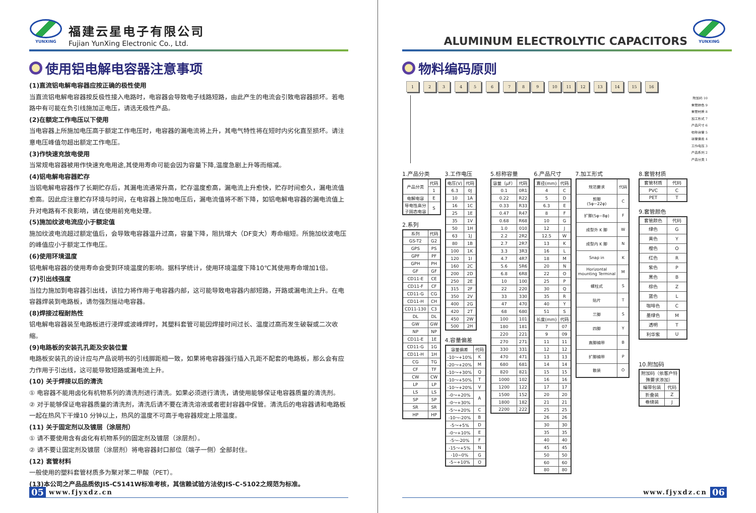YUNXING
福建云星电子有限公司
Fujian YunXing Electronic Co., Ltd.
使用铝电解电容器注意事项
(1)直流铝电解电容器应按正确的极性使用
当直流铝电解电容器按反极性接入电路时，电容器会导致电子线路短路，由此产生的电流会引致电容器损坏。若电路中有可能在负引线施加正电压，请选无极性产品。
(2)在额定工作电压以下使用
当电容器上所施加电压高于额定工作电压时，电容器的漏电流将上升，其电气特性将在短时内劣化直至损坏。请注意电压峰值勿超出额定工作电压。
(3)作快速充放电使用
当常规电容器被用作快速充电用途,其使用寿命可能会因为容量下降,温度急剧上升等而缩减。
(4)铝电解电容器贮存
当铝电解电容器作了长期贮存后，其漏电流通常升高，贮存温度愈高，漏电流上升愈快，贮存时间愈久，漏电流值愈高。因此应注意贮存环境与时间，在电容器上施加电压后，漏电流值将不断下降，如铝电解电容器的漏电流值上升对电路有不良影响，请在使用前充电处理。
(5)施加纹波电流应小于额定值
施加纹波电流超过额定值后，会导致电容器温升过高，容量下降，阻抗增大（DF变大）寿命缩短。所施加纹波电压的峰值应小于额定工作电压。
(6)使用环境温度
铝电解电容器的使用寿命会受到环境温度的影响。据科学统计，使用环境温度下降10℃其使用寿命增加1倍。
(7)引出线强度
当拉力施加到电容器引出线，该拉力将作用于电容器内部，这可能导致电容器内部短路，开路或漏电流上升。在电容器焊装到电路板，请勿强烈摇动电容器。
(8)焊接过程耐热性
铝电解电容器装至电路板进行浸焊或波峰焊时，其塑料套管可能因焊接时间过长、温度过高而发生破裂或二次收缩。
(9)电路板的安装孔孔距及安装位置
电路板安装孔的设计应与产品说明书的引线脚距相一致，如果将电容器强行插入孔距不配套的电路板，那么会有应力作用于引出线，这可能导致短路或漏电流上升。
(10) 关于焊接以后的清洗
① 电容器不能用卤化有机物系列的清洗剂进行清洗。如果必须进行清洗，请使用能够保证电容器质量的清洗剂。
② 对于能够保证电容器质量的清洗剂，清洗后请不要在清洗溶液或者密封容器中保管。清洗后的电容器请和电路板一起在热风下干燥10 分钟以上，热风的温度不可高于电容器规定上限温度。
(11) 关于固定剂以及镀层（涂层剂）
① 请不要使用含有卤化有机物系列的固定剂及镀层（涂层剂）。
② 请不要让固定剂及镀层（涂层剂）将电容器封口部位（端子一侧）全部封住。
(12) 套管材料
一般使用的塑料套管材质多为聚对苯二甲酸（PET）。
(13)本公司之产品品质依JIS-C5141W标准考核，其信赖试验方法依JIS-C-5102之规范为标准。
05 www.fjyxdz.cn
ALUMINUM ELECTROLYTIC CAPACITORS
YUNXING
物料编码原则
1 2 3 4 5 6 7 8 9 10 11 12 13 14 15 16
附加码 10
套管颜色 9
套管材质 8
加工形式 7
产品尺寸 6
标称容量 5
容量偏差 4
工作电压 3
产品系列 2
产品分类 1
1.产品分类
| 产品分类 | 代码 |
| --- | --- |
| | 1 |
| 电解电容 | E |
| 导电性高分 子固态电容 | S |
2.系列
| 系列 | 代码 |
| --- | --- |
| GS-T2 | G2 |
| GPS | PS |
| GPF | PF |
| GPH | PH |
| GF | GF |
| CD11-E | CE |
| CD11-F | CF |
| CD11-G | CG |
| CD11-H | CH |
| CD11-130 | C3 |
| DL | DL |
| GW | GW |
| NP | NP |
| CD11-E | 1E |
| CD11-G | 1G |
| CD11-H | 1H |
| CG | TG |
| CF | TF |
| CW | CW |
| LP | LP |
| LS | LS |
| SP | SP |
| SR | SR |
| HP | HP |
3.工作电压
| 电压(V) | 代码 |
| --- | --- |
| 6.3 | 0J |
| 10 | 1A |
| 16 | 1C |
| 25 | 1E |
| 35 | 1V |
| 50 | 1H |
| 63 | 1J |
| 80 | 1B |
| 100 | 1K |
| 120 | 1I |
| 160 | 2C |
| 200 | 2D |
| 250 | 2E |
| 315 | 2F |
| 350 | 2V |
| 400 | 2G |
| 420 | 2T |
| 450 | 2W |
| 500 | 2H |
4.容量偏差
| 容量偏差 | 代码 |
| --- | --- |
| -10～+10% | K |
| -20～+20% | M |
| -10～+30% | Q |
| -10～+50% | T |
| -10～+20% | V |
| -0～+20% | A |
| -0～+30% | |
| -5～+20% | C |
| -10～-20% | B |
| -5～+5% | D |
| -0～+10% | E |
| -5～-20% | F |
| -15～+5% | N |
| -10~0% | G |
| -5~+10% | O |
5.标称容量
| 容量（μF） | 代码 |
| --- | --- |
| 0.1 | 0R1 |
| 0.22 | R22 |
| 0.33 | R33 |
| 0.47 | R47 |
| 0.68 | R68 |
| 1.0 | 010 |
| 2.2 | 2R2 |
| 2.7 | 2R7 |
| 3.3 | 3R3 |
| 4.7 | 4R7 |
| 5.6 | 5R6 |
| 6.8 | 6R8 |
| 10 | 100 |
| 22 | 220 |
| 33 | 330 |
| 47 | 470 |
| 68 | 680 |
| 100 | 101 |
| 180 | 181 |
| 220 | 221 |
| 270 | 271 |
| 330 | 331 |
| 470 | 471 |
| 680 | 681 |
| 820 | 821 |
| 1000 | 102 |
| 1200 | 122 |
| 1500 | 152 |
| 1800 | 182 |
| 2200 | 222 |
6.产品尺寸
| 直径(mm) | 代码 |
| --- | --- |
| 4 | C |
| 5 | D |
| 6.3 | E |
| 8 | F |
| 10 | G |
| 12 | J |
| 12.5 | W |
| 13 | K |
| 16 | L |
| 18 | M |
| 20 | N |
| 22 | O |
| 25 | P |
| 30 | Q |
| 35 | R |
| 40 | Y |
| 51 | S |
| 长度(mm) | 代码 |
| 7 | 07 |
| 9 | 09 |
| 11 | 11 |
| 12 | 12 |
| 13 | 13 |
| 14 | 14 |
| 15 | 15 |
| 16 | 16 |
| 17 | 17 |
| 20 | 20 |
| 21 | 21 |
| 25 | 25 |
| 26 | 26 |
| 30 | 30 |
| 35 | 35 |
| 40 | 40 |
| 45 | 45 |
| 50 | 50 |
| 60 | 60 |
| 80 | 80 |
7.加工形式
| 规范要求 | 代码 |
| --- | --- |
| 剪脚 (5φ~22φ) | C |
| 扩脚(5φ~8φ) | F |
| 成型外 K 脚 | W |
| 成型内 K 脚 | N |
| Snap in | K |
| Horizontal mounting Terminal | M |
| 螺柱式 | S |
| 贴片 | T |
| 三脚 | S |
| 四脚 | Y |
| 直脚编带 | B |
| 扩脚编带 | P |
| 散装 | O |
8.套管材质
| 套管材质 | 代码 |
| --- | --- |
| PVC | C |
| PET | T |
9.套管颜色
| 套管颜色 | 代码 |
| --- | --- |
| 绿色 | G |
| 黄色 | Y |
| 橙色 | O |
| 红色 | R |
| 紫色 | P |
| 黑色 | B |
| 棕色 | Z |
| 蓝色 | L |
| 咖啡色 | C |
| 墨绿色 | M |
| 透明 | T |
| 利华紫 | U |
10.附加码
| 附加码（依客户特 殊要求添加） | |
| --- | --- |
| 编带包装 | 代码 |
| 折叠装 | Z |
| 卷绕装 | J |
www.fjyxdz.cn 06